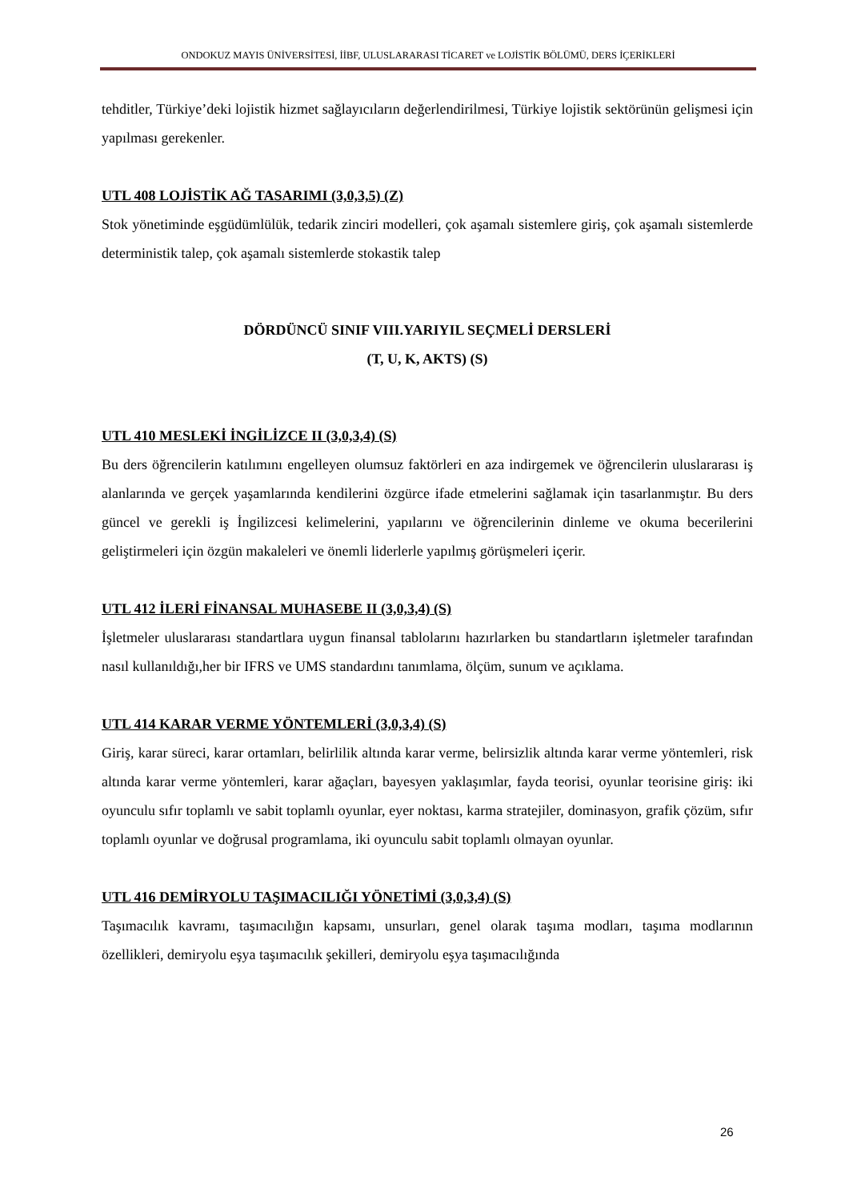ONDOKUZ MAYIS ÜNİVERSİTESİ, İİBF, ULUSLARARASI TİCARET ve LOJİSTİK BÖLÜMÜ, DERS İÇERİKLERİ
tehditler, Türkiye’deki lojistik hizmet sağlayıcıların değerlendirilmesi, Türkiye lojistik sektörünün gelişmesi için yapılması gerekenler.
UTL 408 LOJİSTİK AĞ TASARIMI (3,0,3,5) (Z)
Stok yönetiminde eşgüdümlülük, tedarik zinciri modelleri, çok aşamalı sistemlere giriş, çok aşamalı sistemlerde deterministik talep, çok aşamalı sistemlerde stokastik talep
DÖRDÜNCÜ SINIF VIII.YARIYIL SEÇMELİ DERSLERİ
(T, U, K, AKTS) (S)
UTL 410 MESLEKİ İNGİLİZCE II (3,0,3,4) (S)
Bu ders öğrencilerin katılımını engelleyen olumsuz faktörleri en aza indirgemek ve öğrencilerin uluslararası iş alanlarında ve gerçek yaşamlarında kendilerini özgürce ifade etmelerini sağlamak için tasarlanmıştır. Bu ders güncel ve gerekli iş İngilizcesi kelimelerini, yapılarını ve öğrencilerinin dinleme ve okuma becerilerini geliştirmeleri için özgün makaleleri ve önemli liderlerle yapılmış görüşmeleri içerir.
UTL 412 İLERİ FİNANSAL MUHASEBE II (3,0,3,4) (S)
İşletmeler uluslararası standartlara uygun finansal tablolarını hazırlarken bu standartların işletmeler tarafından nasıl kullanıldığı,her bir IFRS ve UMS standardını tanımlama, ölçüm, sunum ve açıklama.
UTL 414 KARAR VERME YÖNTEMLERİ (3,0,3,4) (S)
Giriş, karar süreci, karar ortamları, belirlilik altında karar verme, belirsizlik altında karar verme yöntemleri, risk altında karar verme yöntemleri, karar ağaçları, bayesyen yaklaşımlar, fayda teorisi, oyunlar teorisine giriş: iki oyunculu sıfır toplamlı ve sabit toplamlı oyunlar, eyer noktası, karma stratejiler, dominasyon, grafik çözüm, sıfır toplamlı oyunlar ve doğrusal programlama, iki oyunculu sabit toplamlı olmayan oyunlar.
UTL 416 DEMİRYOLU TAŞIMACILIĞI YÖNETİMİ (3,0,3,4) (S)
Taşımacılık kavramı, taşımacılığın kapsamı, unsurları, genel olarak taşıma modları, taşıma modlarının özellikleri, demiryolu eşya taşımacılık şekilleri, demiryolu eşya taşımacılığında
26